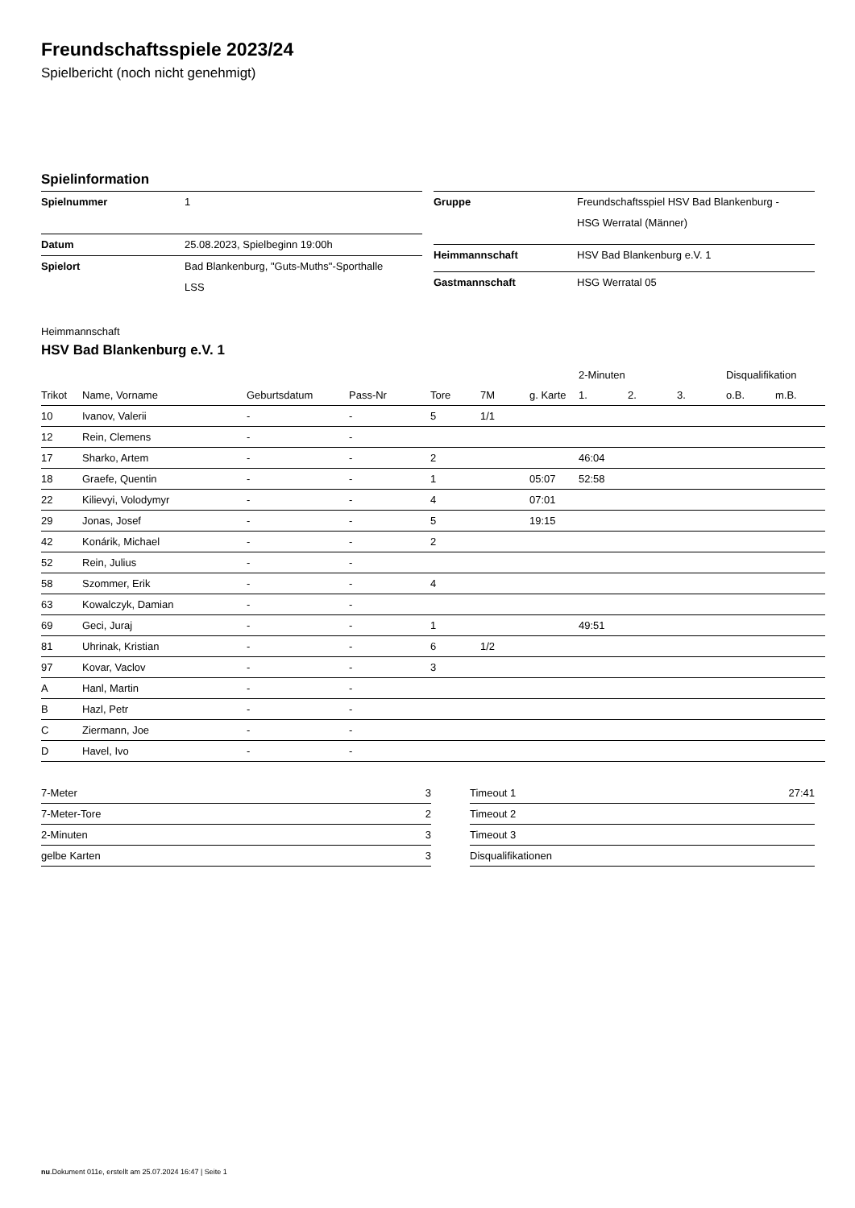Freundschaftsspiele 2023/24
Spielbericht (noch nicht genehmigt)
Spielinformation
| Spielnummer | 1 |
| Datum | 25.08.2023, Spielbeginn 19:00h |
| Spielort | Bad Blankenburg, "Guts-Muths"-Sporthalle LSS |
| Gruppe | Freundschaftsspiel HSV Bad Blankenburg - HSG Werratal (Männer) |
| Heimmannschaft | HSV Bad Blankenburg e.V. 1 |
| Gastmannschaft | HSG Werratal 05 |
Heimmannschaft
HSV Bad Blankenburg e.V. 1
| | | | | | | | 2-Minuten | | | Disqualifikation | |
| --- | --- | --- | --- | --- | --- | --- | --- | --- | --- | --- | --- |
| Trikot | Name, Vorname | Geburtsdatum | Pass-Nr | Tore | 7M | g. Karte | 1. | 2. | 3. | o.B. | m.B. |
| 10 | Ivanov, Valerii | - | - | 5 | 1/1 | | | | | | |
| 12 | Rein, Clemens | - | - | | | | | | | | |
| 17 | Sharko, Artem | - | - | 2 | | | 46:04 | | | | |
| 18 | Graefe, Quentin | - | - | 1 | | 05:07 | 52:58 | | | | |
| 22 | Kilievyi, Volodymyr | - | - | 4 | | 07:01 | | | | | |
| 29 | Jonas, Josef | - | - | 5 | | 19:15 | | | | | |
| 42 | Konárik, Michael | - | - | 2 | | | | | | | |
| 52 | Rein, Julius | - | - | | | | | | | | |
| 58 | Szommer, Erik | - | - | 4 | | | | | | | |
| 63 | Kowalczyk, Damian | - | - | | | | | | | | |
| 69 | Geci, Juraj | - | - | 1 | | | 49:51 | | | | |
| 81 | Uhrinak, Kristian | - | - | 6 | 1/2 | | | | | | |
| 97 | Kovar, Vaclov | - | - | 3 | | | | | | | |
| A | Hanl, Martin | - | - | | | | | | | | |
| B | Hazl, Petr | - | - | | | | | | | | |
| C | Ziermann, Joe | - | - | | | | | | | | |
| D | Havel, Ivo | - | - | | | | | | | | |
| 7-Meter | 3 |
| 7-Meter-Tore | 2 |
| 2-Minuten | 3 |
| gelbe Karten | 3 |
| Timeout 1 | 27:41 |
| Timeout 2 | |
| Timeout 3 | |
| Disqualifikationen | |
nu.Dokument 011e, erstellt am 25.07.2024 16:47 | Seite 1